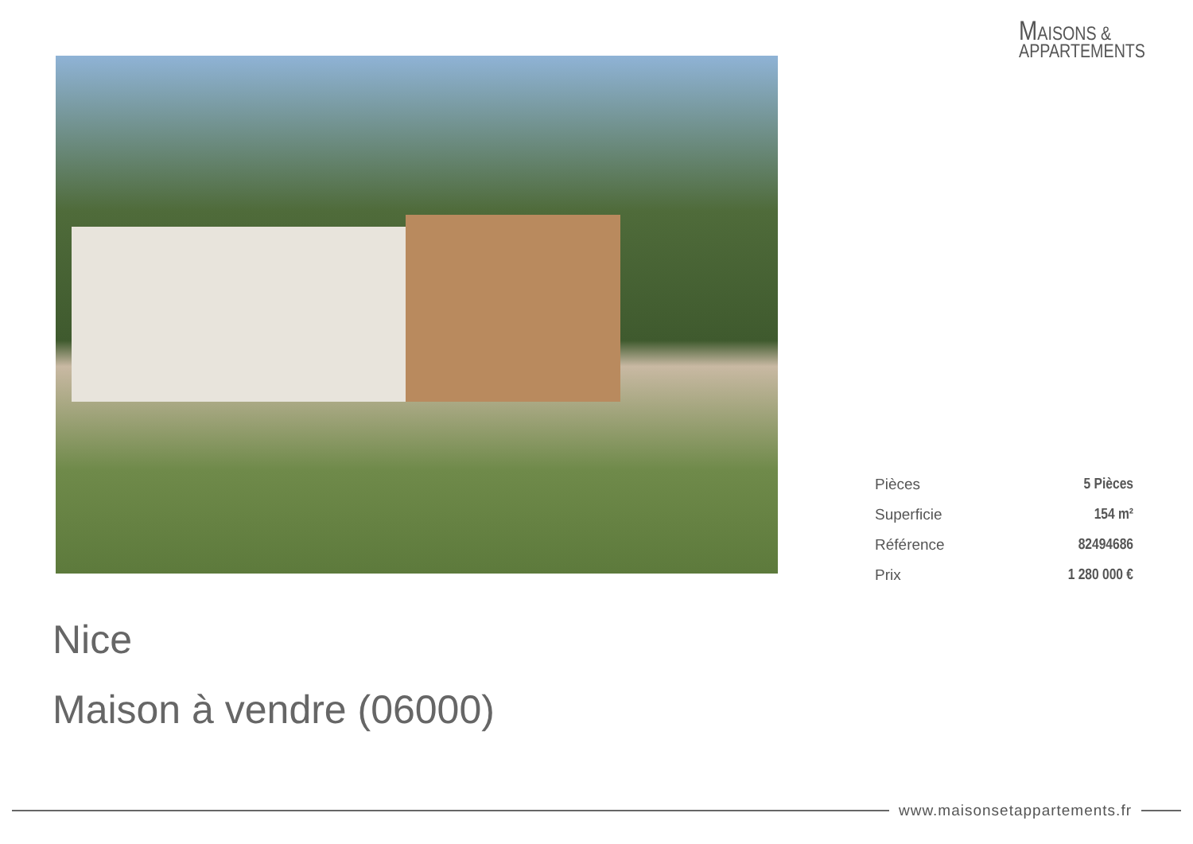MAISONS &
APPARTEMENTS
| Pièces | 5 Pièces |
| Superficie | 154 m² |
| Référence | 82494686 |
| Prix | 1 280 000 € |
Nice
Maison à vendre (06000)
www.maisonsetappartements.fr